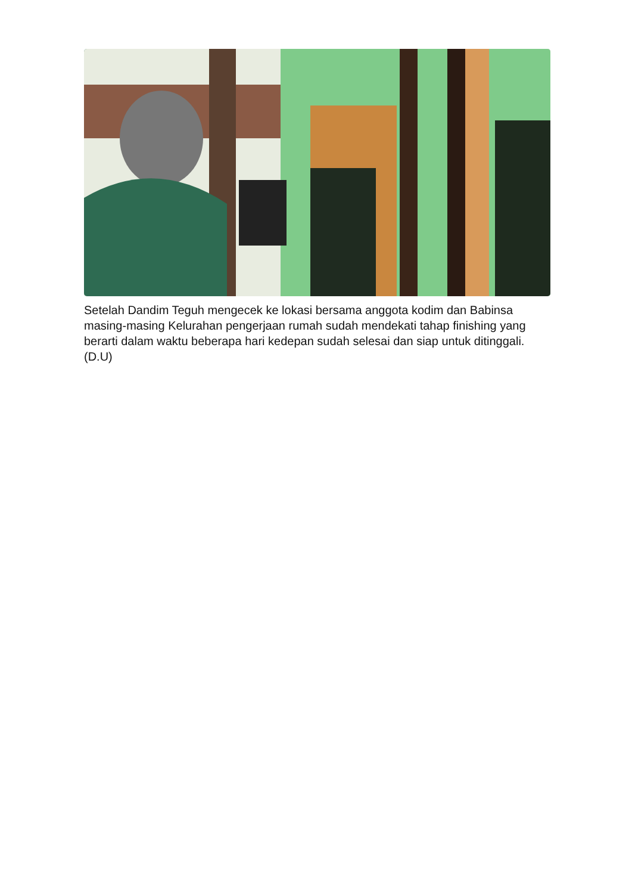Setelah Dandim Teguh mengecek ke lokasi bersama anggota kodim dan Babinsa masing-masing Kelurahan pengerjaan rumah sudah mendekati tahap finishing yang berarti dalam waktu beberapa hari kedepan sudah selesai dan siap untuk ditinggali. (D.U)